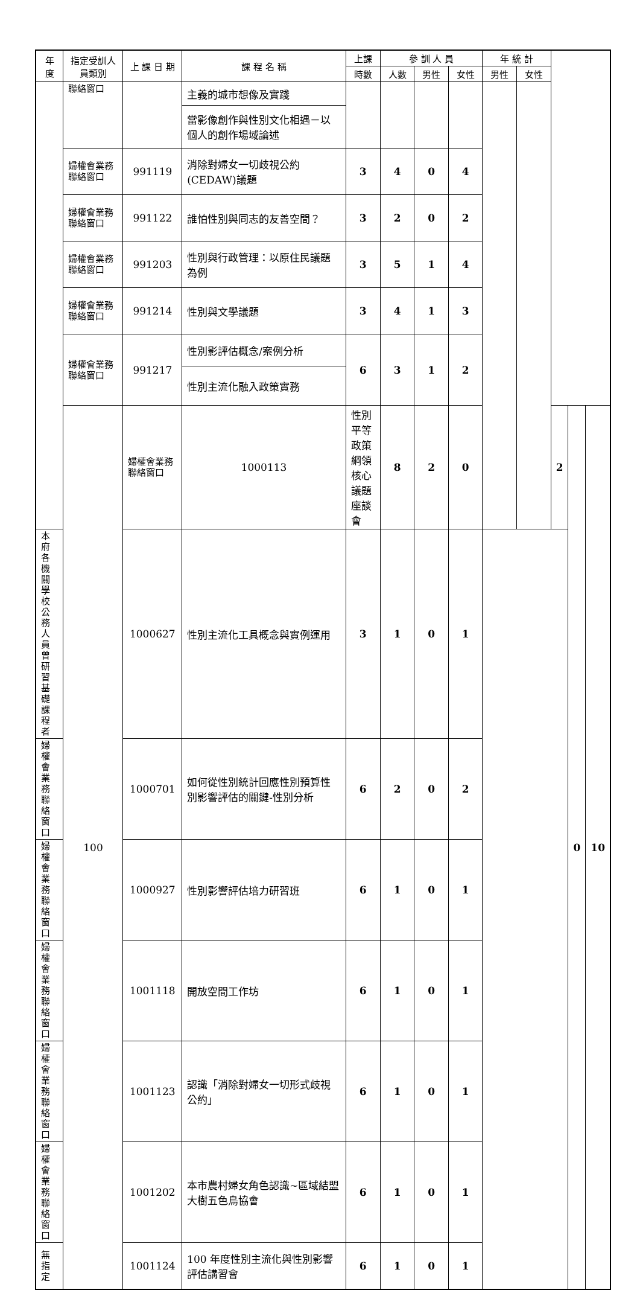| 年度 | 指定受訓人員類別 | 上 課 日 期 | 課 程 名 稱 | 上課 | 參 訓 人 員 | | | 年 統 計 | | | | |
| --- | --- | --- | --- | --- | --- | --- | --- | --- | --- | --- | --- | --- |
| | | | | 時數 | 人數 | 男性 | 女性 | 男性 | 女性 | | | |
| | 聯絡窗口 | | 主義的城市想像及實踐 | | | | | | | | | |
| | | | 當影像創作與性別文化相遇－以個人的創作場域論述 | | | | | | | | | |
| | 婦權會業務聯絡窗口 | 991119 | 消除對婦女一切歧視公約(CEDAW)議題 | 3 | 4 | 0 | 4 | | | | | |
| | 婦權會業務聯絡窗口 | 991122 | 誰怕性別與同志的友善空間？ | 3 | 2 | 0 | 2 | | | | | |
| | 婦權會業務聯絡窗口 | 991203 | 性別與行政管理：以原住民議題為例 | 3 | 5 | 1 | 4 | | | | | |
| | 婦權會業務聯絡窗口 | 991214 | 性別與文學議題 | 3 | 4 | 1 | 3 | | | | | |
| | 婦權會業務聯絡窗口 | 991217 | 性別影評估概念/案例分析 | 6 | 3 | 1 | 2 | | | | | |
| | | | 性別主流化融入政策實務 | | | | | | | | | |
| | 100 | 婦權會業務聯絡窗口 | 1000113 | 性別平等政策綱領核心議題座談會 | 8 | 2 | 0 | | | 2 | 0 | 10 |
| 本府各機關學校公務人員曾研習基礎課程者 | | 1000627 | 性別主流化工具概念與實例運用 | 3 | 1 | 0 | 1 | | | | | |
| 婦權會業務聯絡窗口 | | 1000701 | 如何從性別統計回應性別預算性別影響評估的關鍵-性別分析 | 6 | 2 | 0 | 2 | | | | | |
| 婦權會業務聯絡窗口 | | 1000927 | 性別影響評估培力研習班 | 6 | 1 | 0 | 1 | | | | | |
| 婦權會業務聯絡窗口 | | 1001118 | 開放空間工作坊 | 6 | 1 | 0 | 1 | | | | | |
| 婦權會業務聯絡窗口 | | 1001123 | 認識「消除對婦女一切形式歧視公約」 | 6 | 1 | 0 | 1 | | | | | |
| 婦權會業務聯絡窗口 | | 1001202 | 本市農村婦女角色認識~區域結盟大樹五色鳥協會 | 6 | 1 | 0 | 1 | | | | | |
| 無指定 | | 1001124 | 100 年度性別主流化與性別影響評估講習會 | 6 | 1 | 0 | 1 | | | | | |